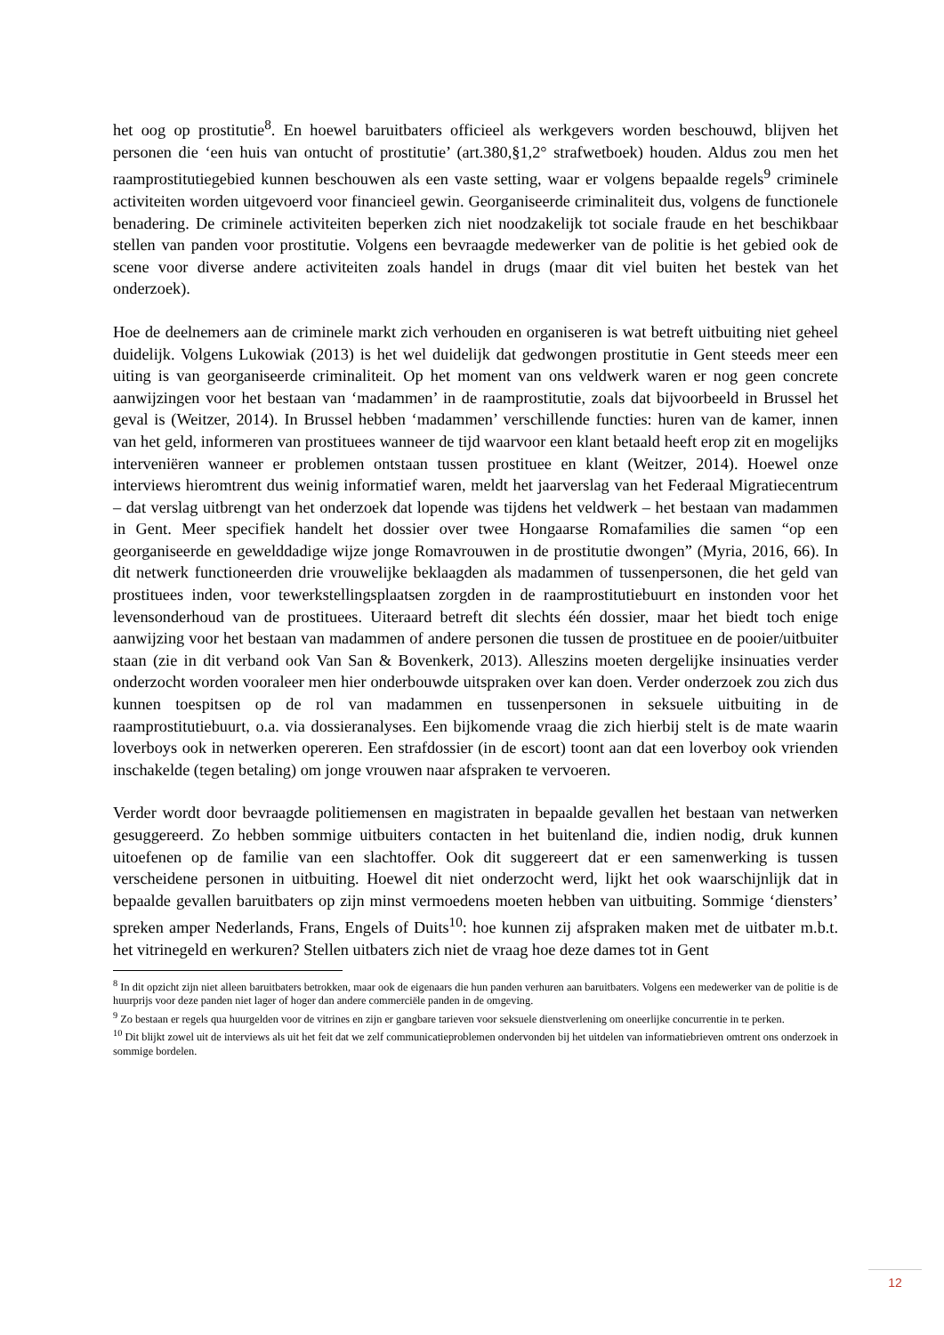het oog op prostitutie<sup>8</sup>. En hoewel baruitbaters officieel als werkgevers worden beschouwd, blijven het personen die ‘een huis van ontucht of prostitutie’ (art.380,§1,2° strafwetboek) houden. Aldus zou men het raamprostitutiegebied kunnen beschouwen als een vaste setting, waar er volgens bepaalde regels<sup>9</sup> criminele activiteiten worden uitgevoerd voor financieel gewin. Georganiseerde criminaliteit dus, volgens de functionele benadering. De criminele activiteiten beperken zich niet noodzakelijk tot sociale fraude en het beschikbaar stellen van panden voor prostitutie. Volgens een bevraagde medewerker van de politie is het gebied ook de scene voor diverse andere activiteiten zoals handel in drugs (maar dit viel buiten het bestek van het onderzoek).
Hoe de deelnemers aan de criminele markt zich verhouden en organiseren is wat betreft uitbuiting niet geheel duidelijk. Volgens Lukowiak (2013) is het wel duidelijk dat gedwongen prostitutie in Gent steeds meer een uiting is van georganiseerde criminaliteit. Op het moment van ons veldwerk waren er nog geen concrete aanwijzingen voor het bestaan van ‘madammen’ in de raamprostitutie, zoals dat bijvoorbeeld in Brussel het geval is (Weitzer, 2014). In Brussel hebben ‘madammen’ verschillende functies: huren van de kamer, innen van het geld, informeren van prostituees wanneer de tijd waarvoor een klant betaald heeft erop zit en mogelijks interveniëren wanneer er problemen ontstaan tussen prostituee en klant (Weitzer, 2014). Hoewel onze interviews hieromtrent dus weinig informatief waren, meldt het jaarverslag van het Federaal Migratiecentrum – dat verslag uitbrengt van het onderzoek dat lopende was tijdens het veldwerk – het bestaan van madammen in Gent. Meer specifiek handelt het dossier over twee Hongaarse Romafamilies die samen “op een georganiseerde en gewelddadige wijze jonge Romavrouwen in de prostitutie dwongen” (Myria, 2016, 66). In dit netwerk functioneerden drie vrouwelijke beklaagden als madammen of tussenpersonen, die het geld van prostituees inden, voor tewerkstellingsplaatsen zorgden in de raamprostitutiebuurt en instonden voor het levensonderhoud van de prostituees. Uiteraard betreft dit slechts één dossier, maar het biedt toch enige aanwijzing voor het bestaan van madammen of andere personen die tussen de prostituee en de pooier/uitbuiter staan (zie in dit verband ook Van San & Bovenkerk, 2013). Alleszins moeten dergelijke insinuaties verder onderzocht worden vooraleer men hier onderbouwde uitspraken over kan doen. Verder onderzoek zou zich dus kunnen toespitsen op de rol van madammen en tussenpersonen in seksuele uitbuiting in de raamprostitutiebuurt, o.a. via dossieranalyses. Een bijkomende vraag die zich hierbij stelt is de mate waarin loverboys ook in netwerken opereren. Een strafdossier (in de escort) toont aan dat een loverboy ook vrienden inschakelde (tegen betaling) om jonge vrouwen naar afspraken te vervoeren.
Verder wordt door bevraagde politiemensen en magistraten in bepaalde gevallen het bestaan van netwerken gesuggereerd. Zo hebben sommige uitbuiters contacten in het buitenland die, indien nodig, druk kunnen uitoefenen op de familie van een slachtoffer. Ook dit suggereert dat er een samenwerking is tussen verscheidene personen in uitbuiting. Hoewel dit niet onderzocht werd, lijkt het ook waarschijnlijk dat in bepaalde gevallen baruitbaters op zijn minst vermoedens moeten hebben van uitbuiting. Sommige ‘diensters’ spreken amper Nederlands, Frans, Engels of Duits<sup>10</sup>: hoe kunnen zij afspraken maken met de uitbater m.b.t. het vitrinegeld en werkuren? Stellen uitbaters zich niet de vraag hoe deze dames tot in Gent
<sup>8</sup> In dit opzicht zijn niet alleen baruitbaters betrokken, maar ook de eigenaars die hun panden verhuren aan baruitbaters. Volgens een medewerker van de politie is de huurprijs voor deze panden niet lager of hoger dan andere commerciële panden in de omgeving.
<sup>9</sup> Zo bestaan er regels qua huurgelden voor de vitrines en zijn er gangbare tarieven voor seksuele dienstverlening om oneerlijke concurrentie in te perken.
<sup>10</sup> Dit blijkt zowel uit de interviews als uit het feit dat we zelf communicatieproblemen ondervonden bij het uitdelen van informatiebrieven omtrent ons onderzoek in sommige bordelen.
12